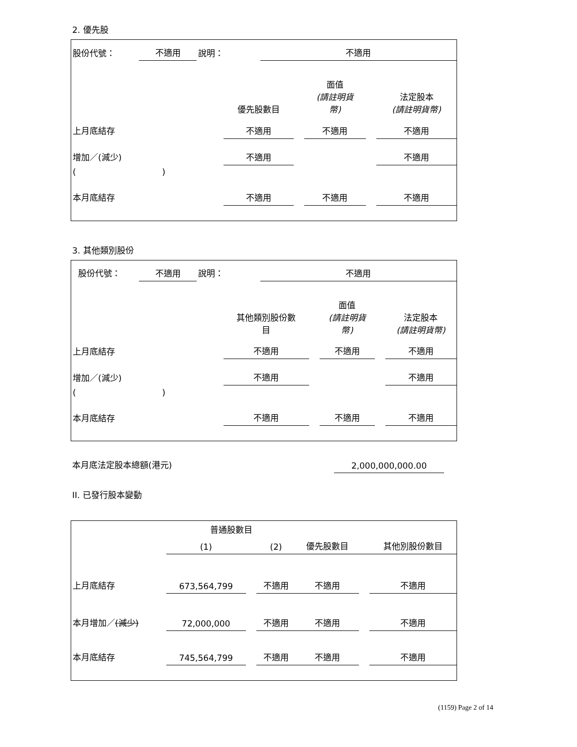2. 優先股
| 股份代號： | 不適用 | 說明： | | 不適用 |
| | 優先股數目 | | 面值 (請註明貨 幣) | | 法定股本 (請註明貨幣) |
| 上月底結存 | 不適用 | | 不適用 | | 不適用 |
| 增加／(減少) | 不適用 | | | | 不適用 |
| ( ) | | | | | |
| 本月底結存 | 不適用 | | 不適用 | | 不適用 |
3. 其他類別股份
| 股份代號： | 不適用 | 說明： | | 不適用 |
| | 其他類別股份數 目 | | 面值 (請註明貨 幣) | | 法定股本 (請註明貨幣) |
| 上月底結存 | 不適用 | | 不適用 | | 不適用 |
| 增加／(減少) | 不適用 | | | | 不適用 |
| ( ) | | | | | |
| 本月底結存 | 不適用 | | 不適用 | | 不適用 |
| 本月底法定股本總額(港元) | 2,000,000,000.00 | |
II. 已發行股本變動
| | 普通股數目 | | | | | |
| | (1) | | (2) | 優先股數目 | | 其他別股份數目 |
| 上月底結存 | 673,564,799 | | 不適用 | 不適用 | | 不適用 |
| 本月增加／ (減少) | 72,000,000 | | 不適用 | 不適用 | | 不適用 |
| 本月底結存 | 745,564,799 | | 不適用 | 不適用 | | 不適用 |
(1159) Page 2 of 14